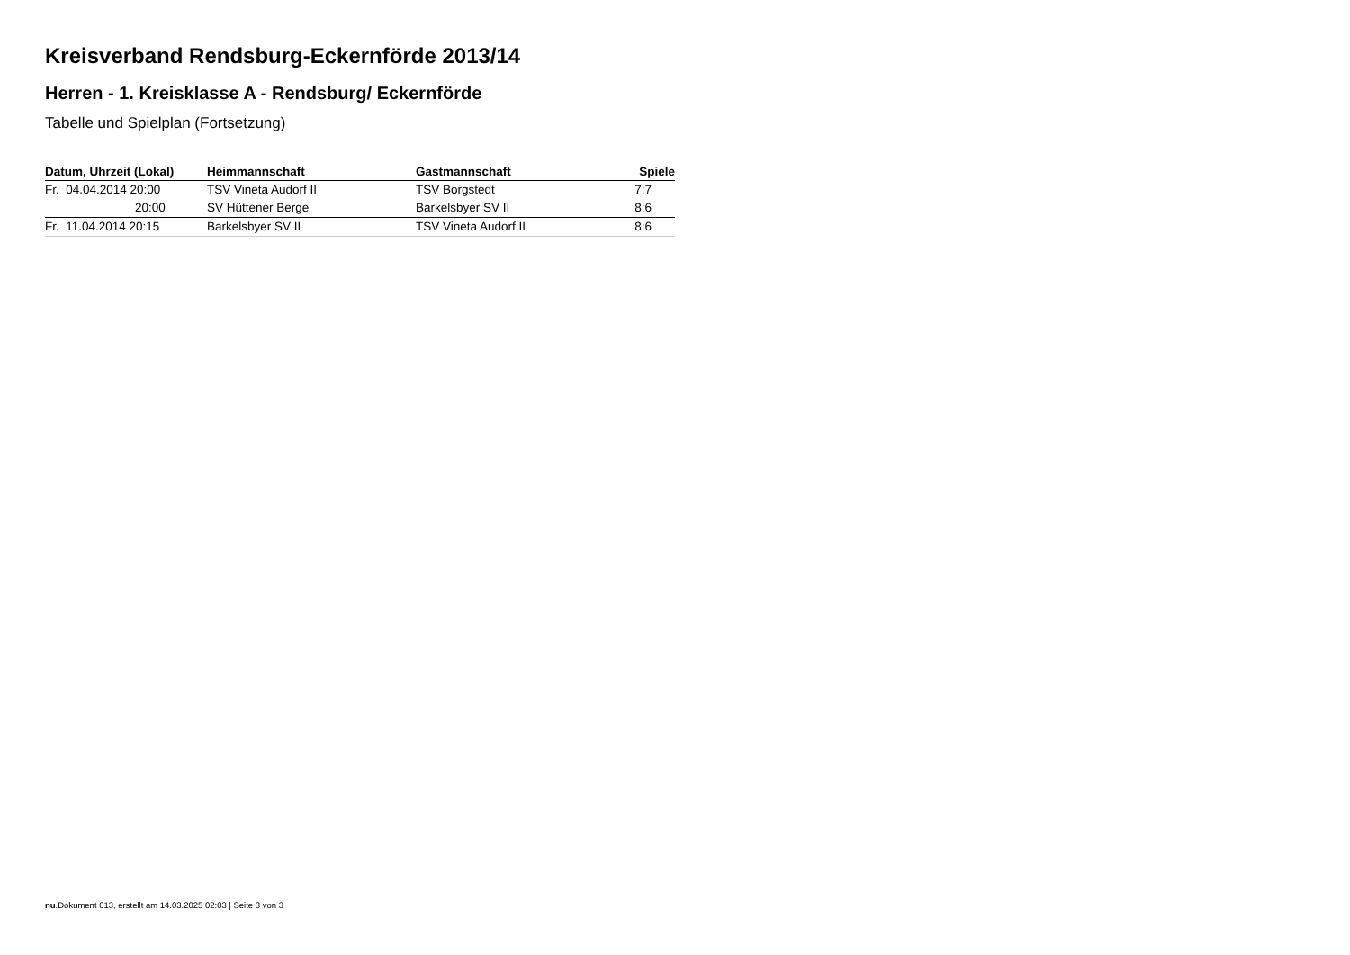Kreisverband Rendsburg-Eckernförde 2013/14
Herren - 1. Kreisklasse A - Rendsburg/ Eckernförde
Tabelle und Spielplan (Fortsetzung)
| Datum, Uhrzeit (Lokal) | Heimmannschaft | Gastmannschaft | Spiele |
| --- | --- | --- | --- |
| Fr. 04.04.2014 20:00 | TSV Vineta Audorf II | TSV Borgstedt | 7:7 |
| 20:00 | SV Hüttener Berge | Barkelsbyer SV II | 8:6 |
| Fr. 11.04.2014 20:15 | Barkelsbyer SV II | TSV Vineta Audorf II | 8:6 |
nu.Dokument 013, erstellt am 14.03.2025 02:03 | Seite 3 von 3